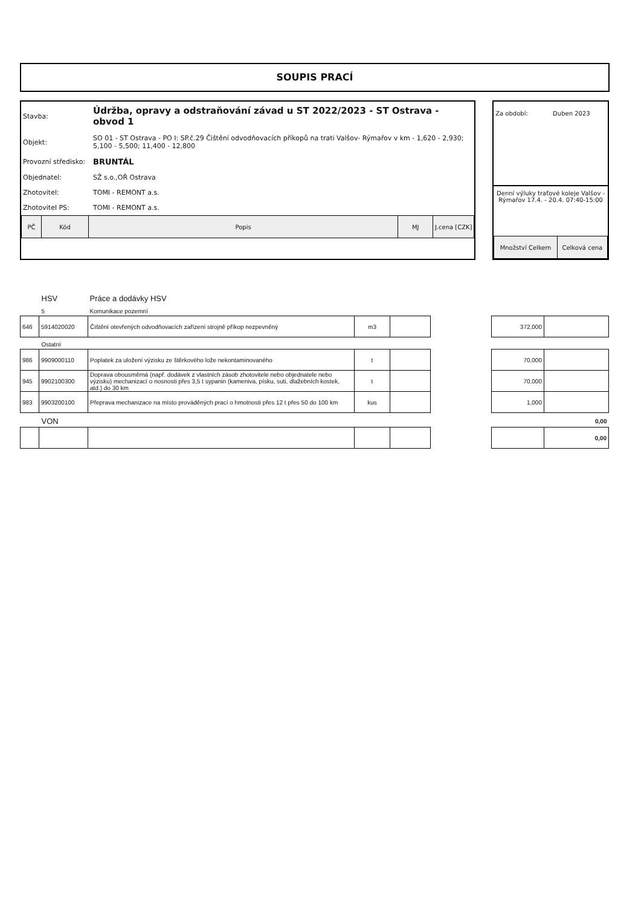SOUPIS PRACÍ
| Stavba: | Údržba, opravy a odstraňování závad u ST 2022/2023 - ST Ostrava - obvod 1 |
| Objekt: | SO 01 - ST Ostrava - PO I: SP.č.29 Čištění odvodňovacích příkopů na trati Valšov- Rýmařov v km - 1,620 - 2,930; 5,100 - 5,500; 11,400 - 12,800 |
| Provozní středisko: | BRUNTÁL |
| Objednatel: | SŽ s.o.,OŘ Ostrava |
| Zhotovitel: | TOMI - REMONT a.s. |
| Zhotovitel PS: | TOMI - REMONT a.s. |
| PČ | Kód | Popis | MJ | J.cena [CZK] |
Za období: Duben 2023
Denní výluky traťové koleje Valšov - Rýmařov 17.4. - 20.4. 07:40-15:00
| Množství Celkem | Celková cena |
| HSV | | Práce a dodávky HSV | | | | | |
| 5 | | Komunikace pozemní | | | | | |
| 646 | 5914020020 | Čištění otevřených odvodňovacích zařízení strojně příkop nezpevněný | m3 | | | 372,000 | |
| Ostatní | | | | | | | |
| 986 | 9909000110 | Poplatek za uložení výzisku ze štěrkového lože nekontaminovaného | t | | | 70,000 | |
| 945 | 9902100300 | Doprava obousměrná (např. dodávek z vlastních zásob zhotovitele nebo objednatele nebo výzisku) mechanizací o nosnosti přes 3,5 t sypanin (kameniva, písku, suti, dlažebních kostek, atd.) do 30 km | t | | | 70,000 | |
| 983 | 9903200100 | Přeprava mechanizace na místo prováděných prací o hmotnosti přes 12 t přes 50 do 100 km | kus | | | 1,000 | |
| VON | | | | | | | 0,00 |
| | | | | | | | 0,00 |